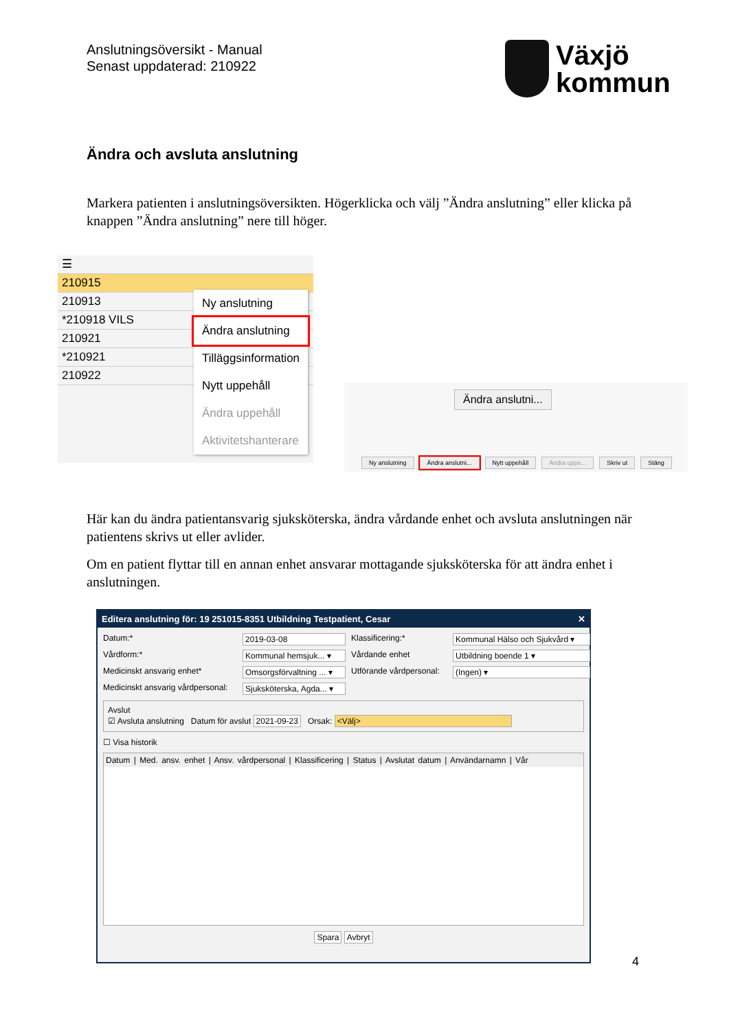Anslutningsöversikt - Manual
Senast uppdaterad: 210922
Växjö
kommun
Ändra och avsluta anslutning
Markera patienten i anslutningsöversikten. Högerklicka och välj ”Ändra anslutning” eller klicka på knappen ”Ändra anslutning” nere till höger.
☰
210915
210913
*210918 VILS
210921
*210921
210922
Ny anslutning
Ändra anslutning
Tilläggsinformation
Nytt uppehåll
Ändra uppehåll
Aktivitetshanterare
Ändra anslutni...
Ny anslutning Ändra anslutni... Nytt uppehåll Ändra uppe... Skriv ut Stäng
Här kan du ändra patientansvarig sjuksköterska, ändra vårdande enhet och avsluta anslutningen när patientens skrivs ut eller avlider.
Om en patient flyttar till en annan enhet ansvarar mottagande sjuksköterska för att ändra enhet i anslutningen.
Editera anslutning för: 19 251015-8351 Utbildning Testpatient, Cesar ✕
Datum:* 2019-03-08 Klassificering:* Kommunal Hälso och Sjukvård ▾ Vårdform:* Kommunal hemsjuk... ▾ Vårdande enhet Utbildning boende 1 ▾ Medicinskt ansvarig enhet* Omsorgsförvaltning ... ▾ Utförande vårdpersonal: (Ingen) ▾ Medicinskt ansvarig vårdpersonal: Sjuksköterska, Agda... ▾
Avslut
☑ Avsluta anslutning Datum för avslut 2021-09-23 Orsak: <Välj>
☐ Visa historik
Datum | Med. ansv. enhet | Ansv. vårdpersonal | Klassificering | Status | Avslutat datum | Användarnamn | Vår
Spara Avbryt
4